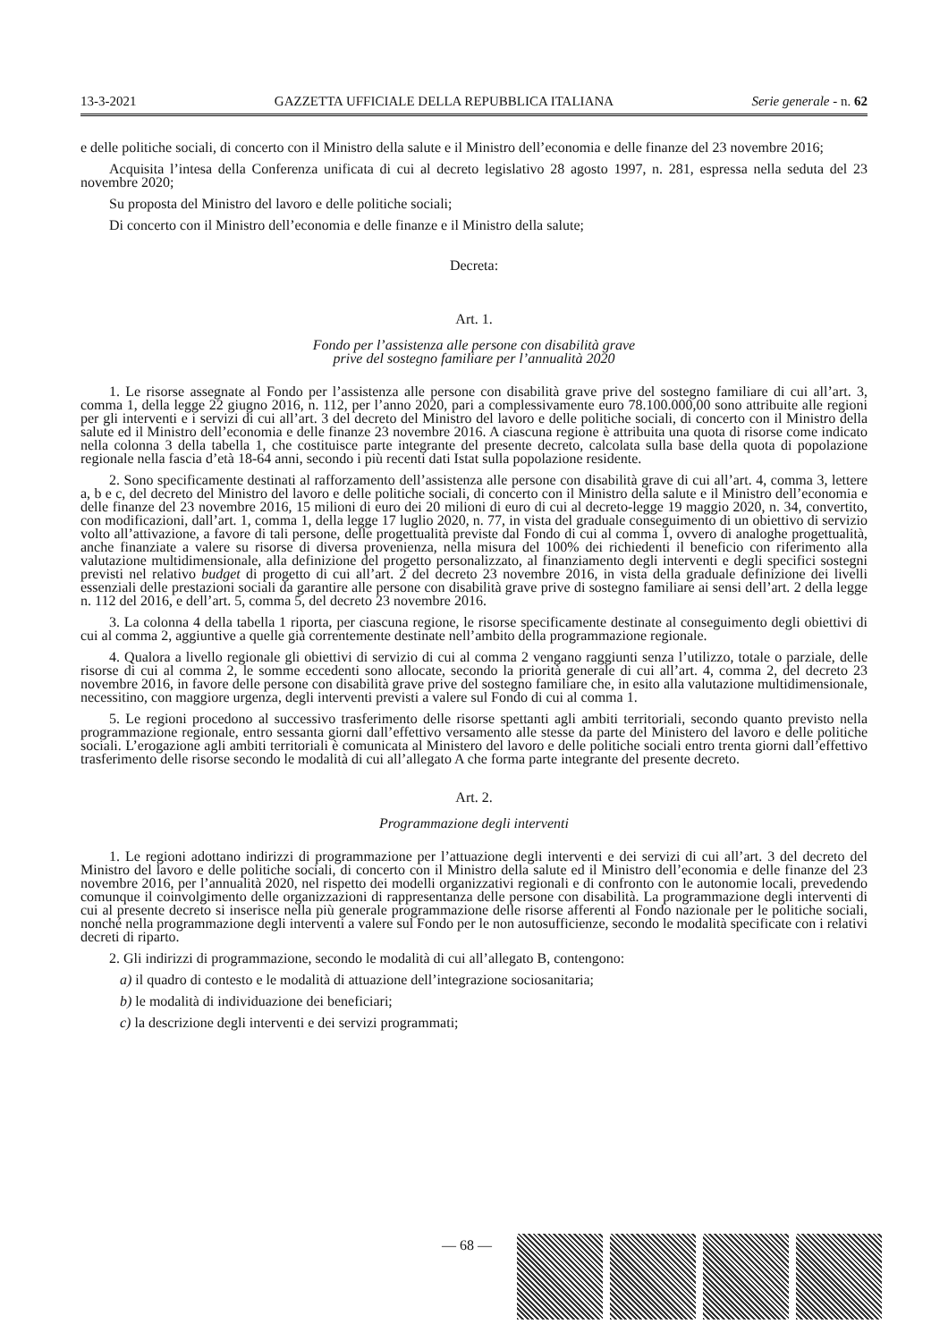13-3-2021 GAZZETTA UFFICIALE DELLA REPUBBLICA ITALIANA Serie generale - n. 62
e delle politiche sociali, di concerto con il Ministro della salute e il Ministro dell’economia e delle finanze del 23 novembre 2016;
Acquisita l’intesa della Conferenza unificata di cui al decreto legislativo 28 agosto 1997, n. 281, espressa nella seduta del 23 novembre 2020;
Su proposta del Ministro del lavoro e delle politiche sociali;
Di concerto con il Ministro dell’economia e delle finanze e il Ministro della salute;
Decreta:
Art. 1.
Fondo per l’assistenza alle persone con disabilità grave
prive del sostegno familiare per l’annualità 2020
1. Le risorse assegnate al Fondo per l’assistenza alle persone con disabilità grave prive del sostegno familiare di cui all’art. 3, comma 1, della legge 22 giugno 2016, n. 112, per l’anno 2020, pari a complessivamente euro 78.100.000,00 sono attribuite alle regioni per gli interventi e i servizi di cui all’art. 3 del decreto del Ministro del lavoro e delle politiche sociali, di concerto con il Ministro della salute ed il Ministro dell’economia e delle finanze 23 novembre 2016. A ciascuna regione è attribuita una quota di risorse come indicato nella colonna 3 della tabella 1, che costituisce parte integrante del presente decreto, calcolata sulla base della quota di popolazione regionale nella fascia d’età 18-64 anni, secondo i più recenti dati Istat sulla popolazione residente.
2. Sono specificamente destinati al rafforzamento dell’assistenza alle persone con disabilità grave di cui all’art. 4, comma 3, lettere a, b e c, del decreto del Ministro del lavoro e delle politiche sociali, di concerto con il Ministro della salute e il Ministro dell’economia e delle finanze del 23 novembre 2016, 15 milioni di euro dei 20 milioni di euro di cui al decreto-legge 19 maggio 2020, n. 34, convertito, con modificazioni, dall’art. 1, comma 1, della legge 17 luglio 2020, n. 77, in vista del graduale conseguimento di un obiettivo di servizio volto all’attivazione, a favore di tali persone, delle progettualità previste dal Fondo di cui al comma 1, ovvero di analoghe progettualità, anche finanziate a valere su risorse di diversa provenienza, nella misura del 100% dei richiedenti il beneficio con riferimento alla valutazione multidimensionale, alla definizione del progetto personalizzato, al finanziamento degli interventi e degli specifici sostegni previsti nel relativo budget di progetto di cui all’art. 2 del decreto 23 novembre 2016, in vista della graduale definizione dei livelli essenziali delle prestazioni sociali da garantire alle persone con disabilità grave prive di sostegno familiare ai sensi dell’art. 2 della legge n. 112 del 2016, e dell’art. 5, comma 5, del decreto 23 novembre 2016.
3. La colonna 4 della tabella 1 riporta, per ciascuna regione, le risorse specificamente destinate al conseguimento degli obiettivi di cui al comma 2, aggiuntive a quelle già correntemente destinate nell’ambito della programmazione regionale.
4. Qualora a livello regionale gli obiettivi di servizio di cui al comma 2 vengano raggiunti senza l’utilizzo, totale o parziale, delle risorse di cui al comma 2, le somme eccedenti sono allocate, secondo la priorità generale di cui all’art. 4, comma 2, del decreto 23 novembre 2016, in favore delle persone con disabilità grave prive del sostegno familiare che, in esito alla valutazione multidimensionale, necessitino, con maggiore urgenza, degli interventi previsti a valere sul Fondo di cui al comma 1.
5. Le regioni procedono al successivo trasferimento delle risorse spettanti agli ambiti territoriali, secondo quanto previsto nella programmazione regionale, entro sessanta giorni dall’effettivo versamento alle stesse da parte del Ministero del lavoro e delle politiche sociali. L’erogazione agli ambiti territoriali è comunicata al Ministero del lavoro e delle politiche sociali entro trenta giorni dall’effettivo trasferimento delle risorse secondo le modalità di cui all’allegato A che forma parte integrante del presente decreto.
Art. 2.
Programmazione degli interventi
1. Le regioni adottano indirizzi di programmazione per l’attuazione degli interventi e dei servizi di cui all’art. 3 del decreto del Ministro del lavoro e delle politiche sociali, di concerto con il Ministro della salute ed il Ministro dell’economia e delle finanze del 23 novembre 2016, per l’annualità 2020, nel rispetto dei modelli organizzativi regionali e di confronto con le autonomie locali, prevedendo comunque il coinvolgimento delle organizzazioni di rappresentanza delle persone con disabilità. La programmazione degli interventi di cui al presente decreto si inserisce nella più generale programmazione delle risorse afferenti al Fondo nazionale per le politiche sociali, nonché nella programmazione degli interventi a valere sul Fondo per le non autosufficienze, secondo le modalità specificate con i relativi decreti di riparto.
2. Gli indirizzi di programmazione, secondo le modalità di cui all’allegato B, contengono:
a) il quadro di contesto e le modalità di attuazione dell’integrazione sociosanitaria;
b) le modalità di individuazione dei beneficiari;
c) la descrizione degli interventi e dei servizi programmati;
— 68 —